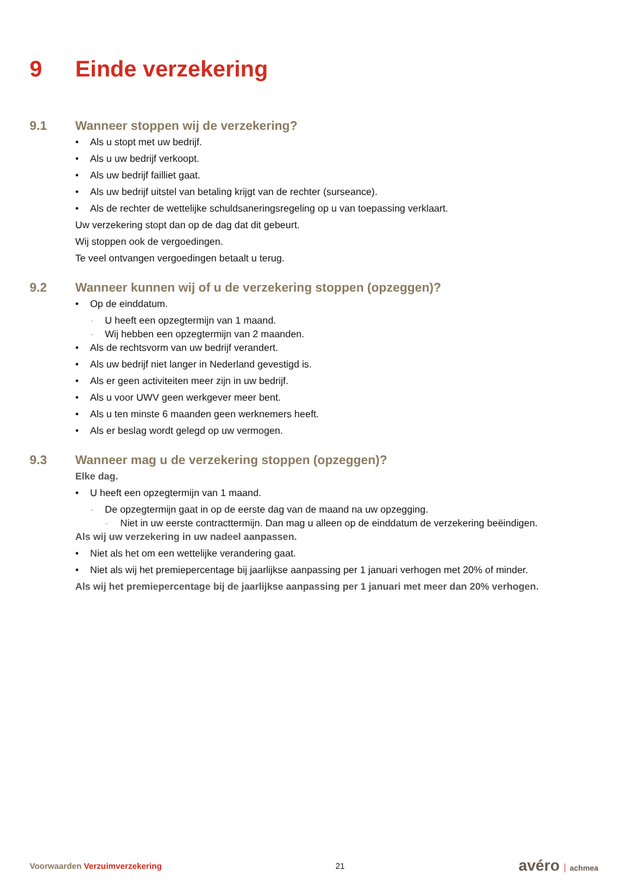9 Einde verzekering
9.1 Wanneer stoppen wij de verzekering?
Als u stopt met uw bedrijf.
Als u uw bedrijf verkoopt.
Als uw bedrijf failliet gaat.
Als uw bedrijf uitstel van betaling krijgt van de rechter (surseance).
Als de rechter de wettelijke schuldsaneringsregeling op u van toepassing verklaart.
Uw verzekering stopt dan op de dag dat dit gebeurt.
Wij stoppen ook de vergoedingen.
Te veel ontvangen vergoedingen betaalt u terug.
9.2 Wanneer kunnen wij of u de verzekering stoppen (opzeggen)?
Op de einddatum.
- U heeft een opzegtermijn van 1 maand.
- Wij hebben een opzegtermijn van 2 maanden.
Als de rechtsvorm van uw bedrijf verandert.
Als uw bedrijf niet langer in Nederland gevestigd is.
Als er geen activiteiten meer zijn in uw bedrijf.
Als u voor UWV geen werkgever meer bent.
Als u ten minste 6 maanden geen werknemers heeft.
Als er beslag wordt gelegd op uw vermogen.
9.3 Wanneer mag u de verzekering stoppen (opzeggen)?
Elke dag.
U heeft een opzegtermijn van 1 maand.
- De opzegtermijn gaat in op de eerste dag van de maand na uw opzegging.
- Niet in uw eerste contracttermijn. Dan mag u alleen op de einddatum de verzekering beëindigen.
Als wij uw verzekering in uw nadeel aanpassen.
Niet als het om een wettelijke verandering gaat.
Niet als wij het premiepercentage bij jaarlijkse aanpassing per 1 januari verhogen met 20% of minder.
Als wij het premiepercentage bij de jaarlijkse aanpassing per 1 januari met meer dan 20% verhogen.
Voorwaarden Verzuimverzekering 21
avéro achmea